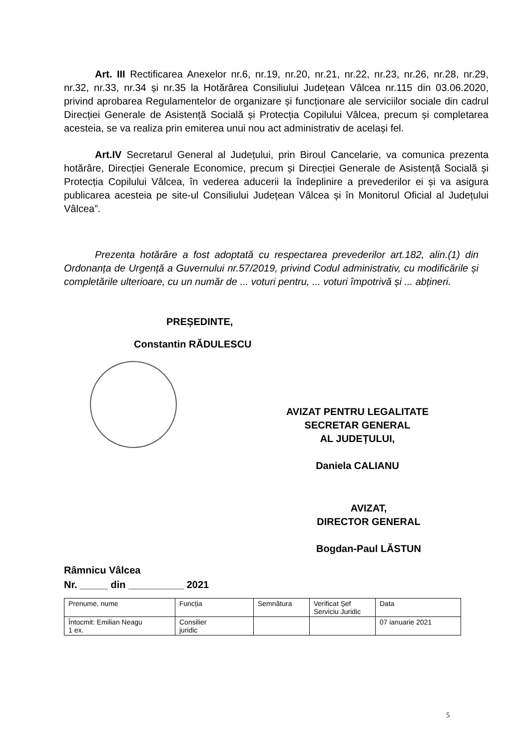Art. III Rectificarea Anexelor nr.6, nr.19, nr.20, nr.21, nr.22, nr.23, nr.26, nr.28, nr.29, nr.32, nr.33, nr.34 și nr.35 la Hotărârea Consiliului Județean Vâlcea nr.115 din 03.06.2020, privind aprobarea Regulamentelor de organizare și funcționare ale serviciilor sociale din cadrul Direcției Generale de Asistență Socială și Protecția Copilului Vâlcea, precum și completarea acesteia, se va realiza prin emiterea unui nou act administrativ de același fel.
Art.IV Secretarul General al Județului, prin Biroul Cancelarie, va comunica prezenta hotărâre, Direcției Generale Economice, precum și Direcției Generale de Asistență Socială și Protecția Copilului Vâlcea, în vederea aducerii la îndeplinire a prevederilor ei și va asigura publicarea acesteia pe site-ul Consiliului Județean Vâlcea și în Monitorul Oficial al Județului Vâlcea”.
Prezenta hotărâre a fost adoptată cu respectarea prevederilor art.182, alin.(1) din Ordonanța de Urgență a Guvernului nr.57/2019, privind Codul administrativ, cu modificările și completările ulterioare, cu un număr de ... voturi pentru, ... voturi împotrivă și ... abțineri.
PREȘEDINTE,
Constantin RĂDULESCU
AVIZAT PENTRU LEGALITATE
SECRETAR GENERAL
AL JUDEȚULUI,
Daniela CALIANU
AVIZAT,
DIRECTOR GENERAL
Bogdan-Paul LĂSTUN
Râmnicu Vâlcea
Nr. _____ din __________ 2021
| Prenume, nume | Funcția | Semnătura | Verificat Șef Serviciu Juridic | Data |
| Întocmit: Emilian Neagu 1 ex. | Consilier juridic | | | 07 ianuarie 2021 |
5